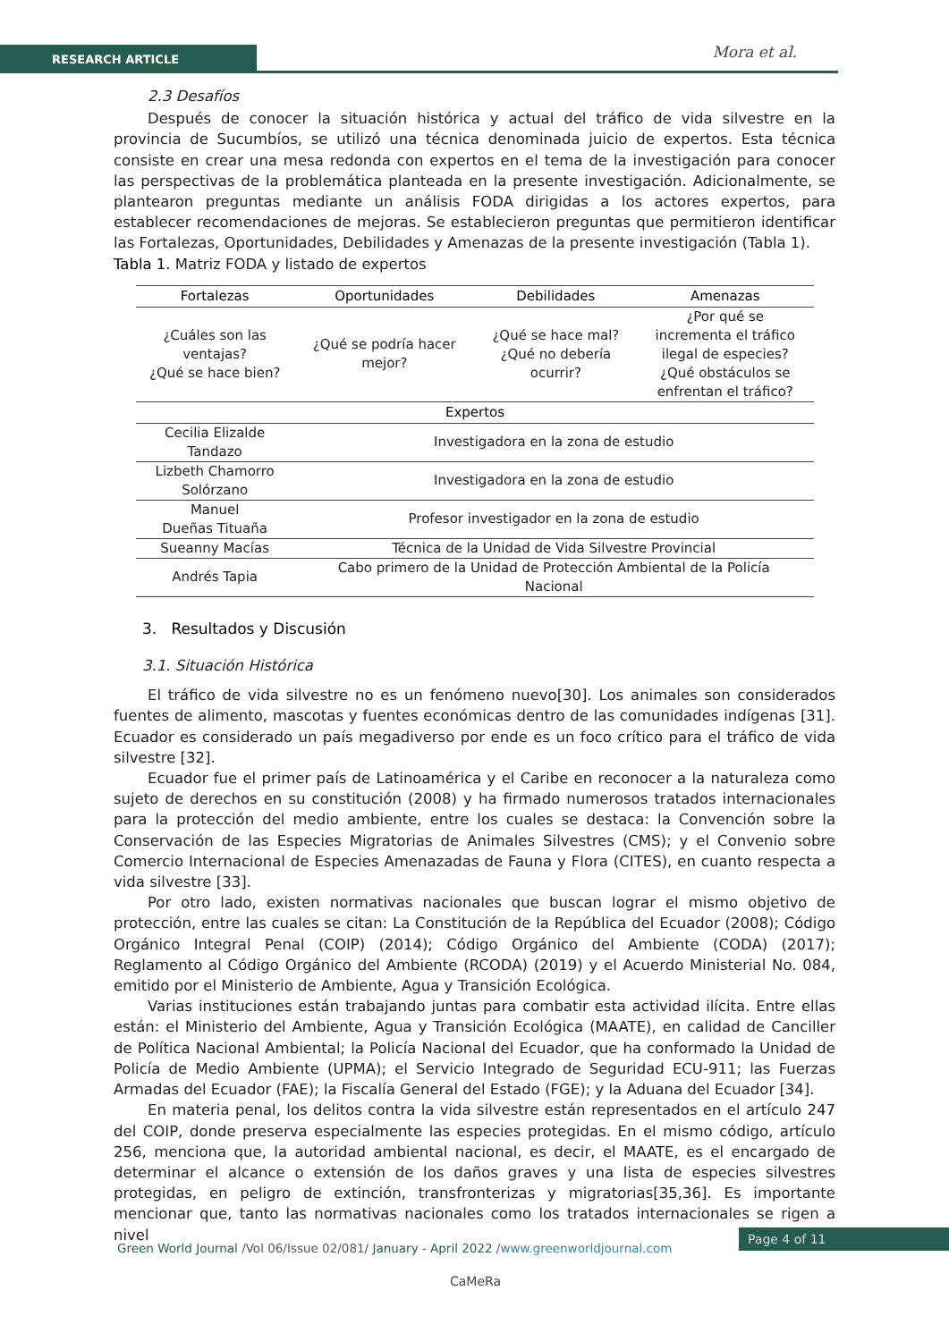RESEARCH ARTICLE Mora et al.
2.3 Desafíos
Después de conocer la situación histórica y actual del tráfico de vida silvestre en la provincia de Sucumbíos, se utilizó una técnica denominada juicio de expertos. Esta técnica consiste en crear una mesa redonda con expertos en el tema de la investigación para conocer las perspectivas de la problemática planteada en la presente investigación. Adicionalmente, se plantearon preguntas mediante un análisis FODA dirigidas a los actores expertos, para establecer recomendaciones de mejoras. Se establecieron preguntas que permitieron identificar las Fortalezas, Oportunidades, Debilidades y Amenazas de la presente investigación (Tabla 1).
Tabla 1. Matriz FODA y listado de expertos
| Fortalezas | Oportunidades | Debilidades | Amenazas |
| --- | --- | --- | --- |
| ¿Cuáles son las ventajas? ¿Qué se hace bien? | ¿Qué se podría hacer mejor? | ¿Qué se hace mal? ¿Qué no debería ocurrir? | ¿Por qué se incrementa el tráfico ilegal de especies? ¿Qué obstáculos se enfrentan el tráfico? |
| Expertos | | | |
| Cecilia Elizalde Tandazo | Investigadora en la zona de estudio | | |
| Lizbeth Chamorro Solórzano | Investigadora en la zona de estudio | | |
| Manuel Dueñas Tituaña | Profesor investigador en la zona de estudio | | |
| Sueanny Macías | Técnica de la Unidad de Vida Silvestre Provincial | | |
| Andrés Tapia | Cabo primero de la Unidad de Protección Ambiental de la Policía Nacional | | |
3. Resultados y Discusión
3.1. Situación Histórica
El tráfico de vida silvestre no es un fenómeno nuevo[30]. Los animales son considerados fuentes de alimento, mascotas y fuentes económicas dentro de las comunidades indígenas [31]. Ecuador es considerado un país megadiverso por ende es un foco crítico para el tráfico de vida silvestre [32].
Ecuador fue el primer país de Latinoamérica y el Caribe en reconocer a la naturaleza como sujeto de derechos en su constitución (2008) y ha firmado numerosos tratados internacionales para la protección del medio ambiente, entre los cuales se destaca: la Convención sobre la Conservación de las Especies Migratorias de Animales Silvestres (CMS); y el Convenio sobre Comercio Internacional de Especies Amenazadas de Fauna y Flora (CITES), en cuanto respecta a vida silvestre [33].
Por otro lado, existen normativas nacionales que buscan lograr el mismo objetivo de protección, entre las cuales se citan: La Constitución de la República del Ecuador (2008); Código Orgánico Integral Penal (COIP) (2014); Código Orgánico del Ambiente (CODA) (2017); Reglamento al Código Orgánico del Ambiente (RCODA) (2019) y el Acuerdo Ministerial No. 084, emitido por el Ministerio de Ambiente, Agua y Transición Ecológica.
Varias instituciones están trabajando juntas para combatir esta actividad ilícita. Entre ellas están: el Ministerio del Ambiente, Agua y Transición Ecológica (MAATE), en calidad de Canciller de Política Nacional Ambiental; la Policía Nacional del Ecuador, que ha conformado la Unidad de Policía de Medio Ambiente (UPMA); el Servicio Integrado de Seguridad ECU-911; las Fuerzas Armadas del Ecuador (FAE); la Fiscalía General del Estado (FGE); y la Aduana del Ecuador [34].
En materia penal, los delitos contra la vida silvestre están representados en el artículo 247 del COIP, donde preserva especialmente las especies protegidas. En el mismo código, artículo 256, menciona que, la autoridad ambiental nacional, es decir, el MAATE, es el encargado de determinar el alcance o extensión de los daños graves y una lista de especies silvestres protegidas, en peligro de extinción, transfronterizas y migratorias[35,36]. Es importante mencionar que, tanto las normativas nacionales como los tratados internacionales se rigen a nivel
Green World Journal /Vol 06/Issue 02/081/ January - April 2022 /www.greenworldjournal.com
Page 4 of 11
CaMeRa